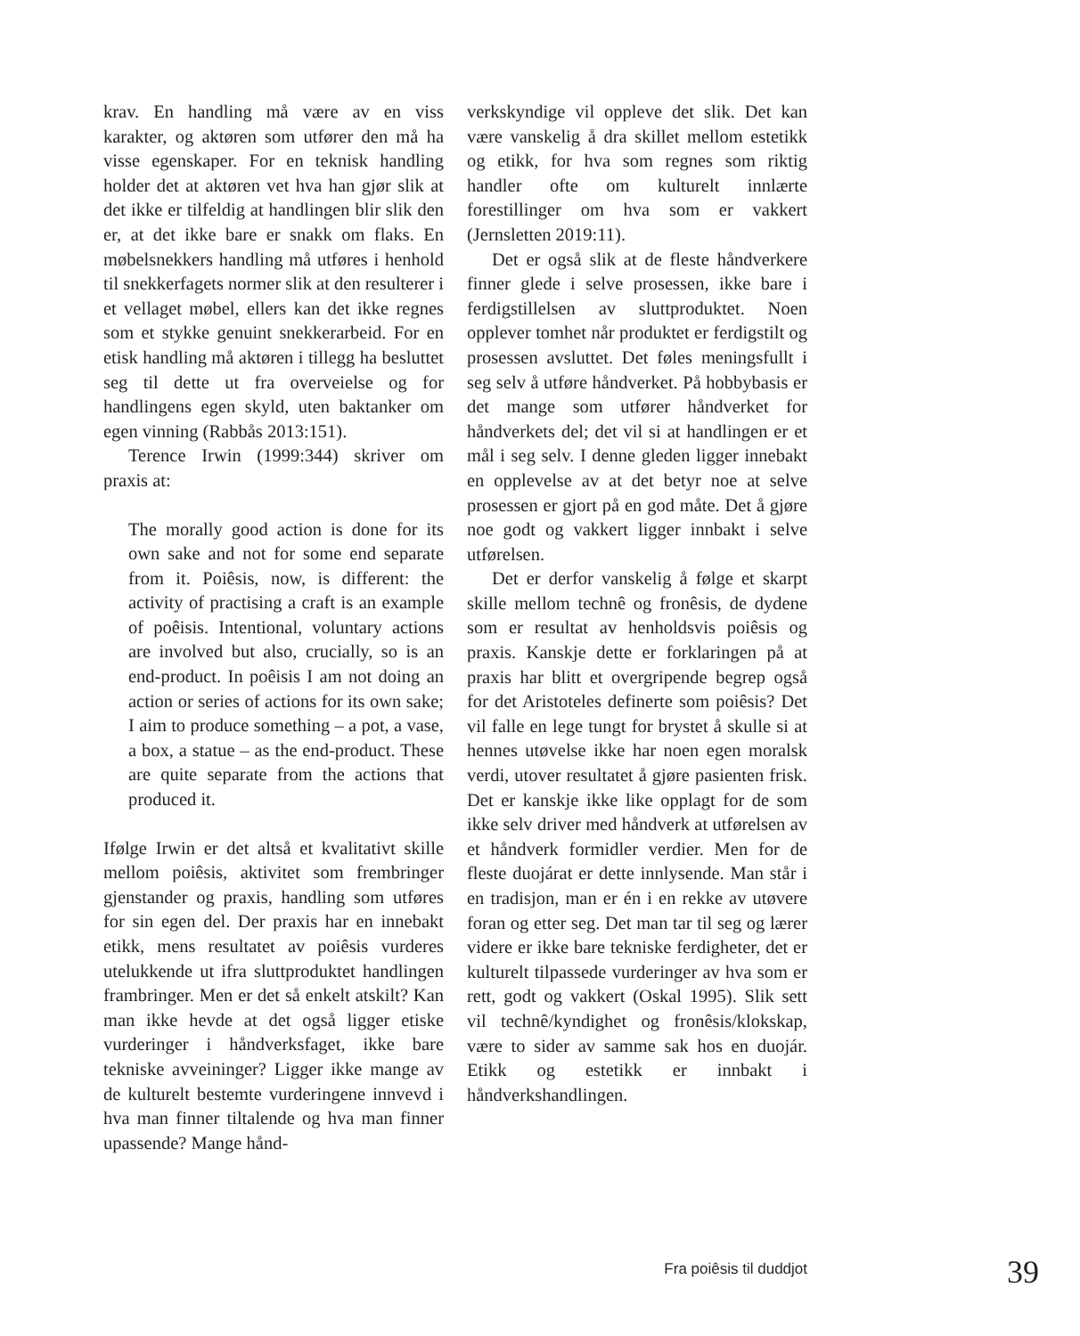krav. En handling må være av en viss karakter, og aktøren som utfører den må ha visse egenskaper. For en teknisk handling holder det at aktøren vet hva han gjør slik at det ikke er tilfeldig at handlingen blir slik den er, at det ikke bare er snakk om flaks. En møbelsnekkers handling må utføres i henhold til snekkerfagets normer slik at den resulterer i et vellaget møbel, ellers kan det ikke regnes som et stykke genuint snekkerarbeid. For en etisk handling må aktøren i tillegg ha besluttet seg til dette ut fra overveielse og for handlingens egen skyld, uten baktanker om egen vinning (Rabbås 2013:151).
Terence Irwin (1999:344) skriver om praxis at:
The morally good action is done for its own sake and not for some end separate from it. Poiêsis, now, is different: the activity of practising a craft is an example of poêisis. Intentional, voluntary actions are involved but also, crucially, so is an end-product. In poêisis I am not doing an action or series of actions for its own sake; I aim to produce something – a pot, a vase, a box, a statue – as the end-product. These are quite separate from the actions that produced it.
Ifølge Irwin er det altså et kvalitativt skille mellom poiêsis, aktivitet som frembringer gjenstander og praxis, handling som utføres for sin egen del. Der praxis har en innebakt etikk, mens resultatet av poiêsis vurderes utelukkende ut ifra sluttproduktet handlingen frambringer. Men er det så enkelt atskilt? Kan man ikke hevde at det også ligger etiske vurderinger i håndverksfaget, ikke bare tekniske avveininger? Ligger ikke mange av de kulturelt bestemte vurderingene innvevd i hva man finner tiltalende og hva man finner upassende? Mange hånd-
verkskyndige vil oppleve det slik. Det kan være vanskelig å dra skillet mellom estetikk og etikk, for hva som regnes som riktig handler ofte om kulturelt innlærte forestillinger om hva som er vakkert (Jernsletten 2019:11).
Det er også slik at de fleste håndverkere finner glede i selve prosessen, ikke bare i ferdigstillelsen av sluttproduktet. Noen opplever tomhet når produktet er ferdigstilt og prosessen avsluttet. Det føles meningsfullt i seg selv å utføre håndverket. På hobbybasis er det mange som utfører håndverket for håndverkets del; det vil si at handlingen er et mål i seg selv. I denne gleden ligger innebakt en opplevelse av at det betyr noe at selve prosessen er gjort på en god måte. Det å gjøre noe godt og vakkert ligger innbakt i selve utførelsen.
Det er derfor vanskelig å følge et skarpt skille mellom technê og fronêsis, de dydene som er resultat av henholdsvis poiêsis og praxis. Kanskje dette er forklaringen på at praxis har blitt et overgripende begrep også for det Aristoteles definerte som poiêsis? Det vil falle en lege tungt for brystet å skulle si at hennes utøvelse ikke har noen egen moralsk verdi, utover resultatet å gjøre pasienten frisk. Det er kanskje ikke like opplagt for de som ikke selv driver med håndverk at utførelsen av et håndverk formidler verdier. Men for de fleste duojárat er dette innlysende. Man står i en tradisjon, man er én i en rekke av utøvere foran og etter seg. Det man tar til seg og lærer videre er ikke bare tekniske ferdigheter, det er kulturelt tilpassede vurderinger av hva som er rett, godt og vakkert (Oskal 1995). Slik sett vil technê/kyndighet og fronêsis/klokskap, være to sider av samme sak hos en duojár. Etikk og estetikk er innbakt i håndverkshandlingen.
Fra poiêsis til duddjot 39